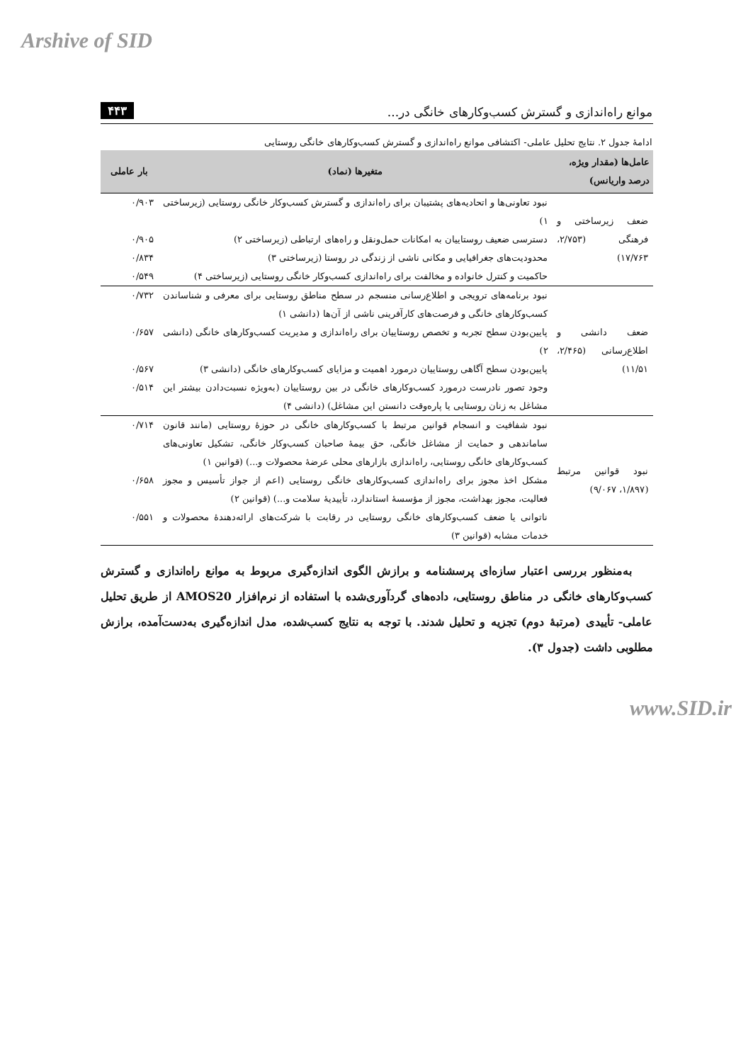Arshive of SID
موانع راه‌اندازی و گسترش کسب‌وکارهای خانگی در... ۴۴۳
ادامهٔ جدول ۲. نتایج تحلیل عاملی- اکتشافی موانع راه‌اندازی و گسترش کسب‌وکارهای خانگی روستایی
| عامل‌ها (مقدار ویژه، درصد واریانس) | متغیرها (نماد) | بار عاملی |
| --- | --- | --- |
| ضعف زیرساختی و فرهنگی (۲/۷۵۳، ۱۷/۷۶۳) | نبود تعاونی‌ها و اتحادیه‌های پشتیبان برای راه‌اندازی و گسترش کسب‌وکار خانگی روستایی (زیرساختی ۱) | ۰/۹۰۳ |
| | دسترسی ضعیف روستاییان به امکانات حمل‌ونقل و راه‌های ارتباطی (زیرساختی ۲) | ۰/۹۰۵ |
| | محدودیت‌های جغرافیایی و مکانی ناشی از زندگی در روستا (زیرساختی ۳) | ۰/۸۳۴ |
| | حاکمیت و کنترل خانواده و مخالفت برای راه‌اندازی کسب‌وکار خانگی روستایی (زیرساختی ۴) | ۰/۵۴۹ |
| ضعف دانشی و اطلاع‌رسانی (۲/۴۶۵، ۱۱/۵۱) | نبود برنامه‌های ترویجی و اطلاع‌رسانی منسجم در سطح مناطق روستایی برای معرفی و شناساندن کسب‌وکارهای خانگی و فرصت‌های کارآفرینی ناشی از آن‌ها (دانشی ۱) | ۰/۷۳۲ |
| | پایین‌بودن سطح تجربه و تخصص روستاییان برای راه‌اندازی و مدیریت کسب‌وکارهای خانگی (دانشی ۲) | ۰/۶۵۷ |
| | پایین‌بودن سطح آگاهی روستاییان درمورد اهمیت و مزایای کسب‌وکارهای خانگی (دانشی ۳) | ۰/۵۶۷ |
| | وجود تصور نادرست درمورد کسب‌وکارهای خانگی در بین روستاییان (به‌ویژه نسبت‌دادن بیشتر این مشاغل به زنان روستایی یا پاره‌وقت دانستن این مشاغل) (دانشی ۴) | ۰/۵۱۴ |
| نبود قوانین مرتبط (۱/۸۹۷، ۹/۰۶۷) | نبود شفافیت و انسجام قوانین مرتبط با کسب‌وکارهای خانگی در حوزهٔ روستایی (مانند قانون ساماندهی و حمایت از مشاغل خانگی، حق بیمهٔ صاحبان کسب‌وکار خانگی، تشکیل تعاونی‌های کسب‌وکارهای خانگی روستایی، راه‌اندازی بازارهای محلی عرضهٔ محصولات و...) (قوانین ۱) | ۰/۷۱۴ |
| | مشکل اخذ مجوز برای راه‌اندازی کسب‌وکارهای خانگی روستایی (اعم از جواز تأسیس و مجوز فعالیت، مجوز بهداشت، مجوز از مؤسسهٔ استاندارد، تأییدیهٔ سلامت و...) (قوانین ۲) | ۰/۶۵۸ |
| | ناتوانی یا ضعف کسب‌وکارهای خانگی روستایی در رقابت با شرکت‌های ارائه‌دهندهٔ محصولات و خدمات مشابه (قوانین ۳) | ۰/۵۵۱ |
به‌منظور بررسی اعتبار سازه‌ای پرسشنامه و برازش الگوی اندازه‌گیری مربوط به موانع راه‌اندازی و گسترش کسب‌وکارهای خانگی در مناطق روستایی، داده‌های گردآوری‌شده با استفاده از نرم‌افزار AMOS20 از طریق تحلیل عاملی- تأییدی (مرتبهٔ دوم) تجزیه و تحلیل شدند. با توجه به نتایج کسب‌شده، مدل اندازه‌گیری به‌دست‌آمده، برازش مطلوبی داشت (جدول ۳).
www.SID.ir